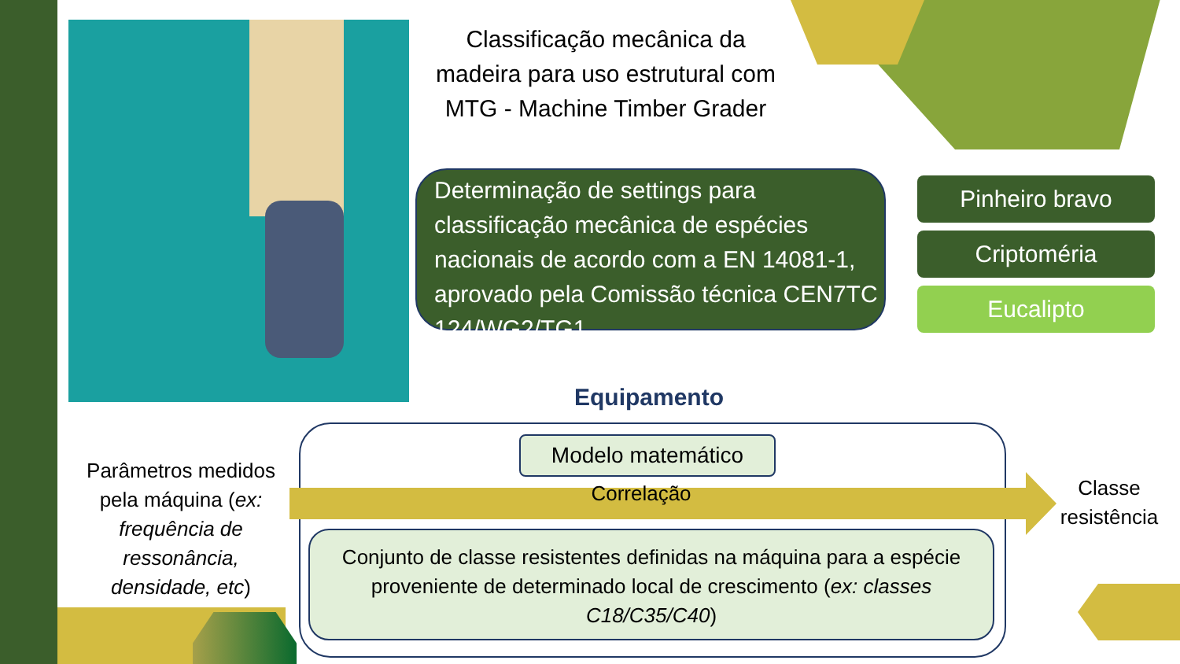Classificação mecânica da madeira para uso estrutural com MTG - Machine Timber Grader
Determinação de settings para classificação mecânica de espécies nacionais de acordo com a EN 14081-1, aprovado pela Comissão técnica CEN7TC 124/WG2/TG1
Pinheiro bravo
Criptoméria
Eucalipto
Equipamento
Modelo matemático
Correlação
Conjunto de classe resistentes definidas na máquina para a espécie proveniente de determinado local de crescimento (ex: classes C18/C35/C40)
Parâmetros medidos pela máquina (ex: frequência de ressonância, densidade, etc)
Classe resistência